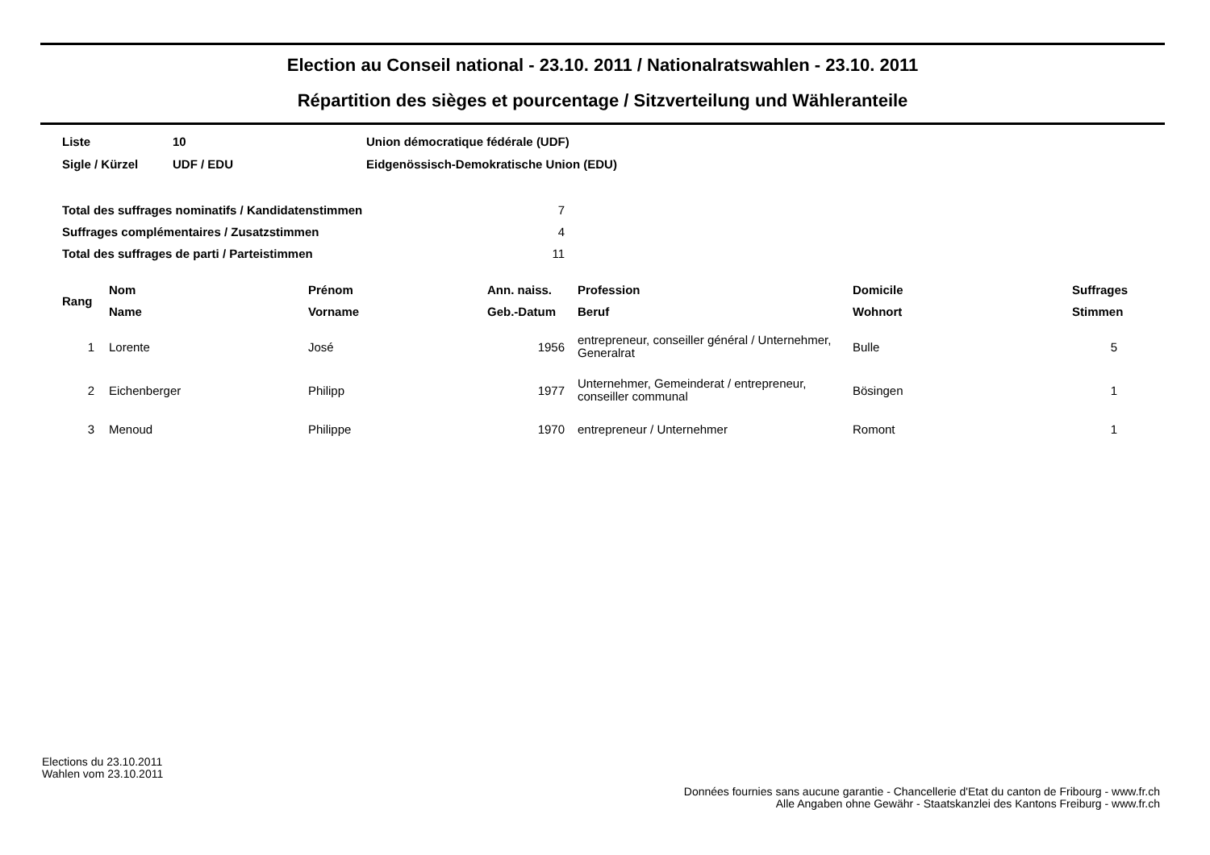Election au Conseil national - 23.10. 2011 / Nationalratswahlen - 23.10. 2011
Répartition des sièges et pourcentage / Sitzverteilung und Wähleranteile
| Liste | 10 | Union démocratique fédérale (UDF) |
| Sigle / Kürzel | UDF / EDU | Eidgenössisch-Demokratische Union (EDU) |
| Total des suffrages nominatifs / Kandidatenstimmen | 7 |
| Suffrages complémentaires / Zusatzstimmen | 4 |
| Total des suffrages de parti / Parteistimmen | 11 |
| Rang | Nom | Prénom | Ann. naiss. | Profession | Domicile | Suffrages |
| --- | --- | --- | --- | --- | --- | --- |
| | Name | Vorname | Geb.-Datum | Beruf | Wohnort | Stimmen |
| 1 | Lorente | José | 1956 | entrepreneur, conseiller général / Unternehmer, Generalrat | Bulle | 5 |
| 2 | Eichenberger | Philipp | 1977 | Unternehmer, Gemeinderat / entrepreneur, conseiller communal | Bösingen | 1 |
| 3 | Menoud | Philippe | 1970 | entrepreneur / Unternehmer | Romont | 1 |
Elections du 23.10.2011
Wahlen vom 23.10.2011
Données fournies sans aucune garantie - Chancellerie d'Etat du canton de Fribourg - www.fr.ch
Alle Angaben ohne Gewähr - Staatskanzlei des Kantons Freiburg - www.fr.ch